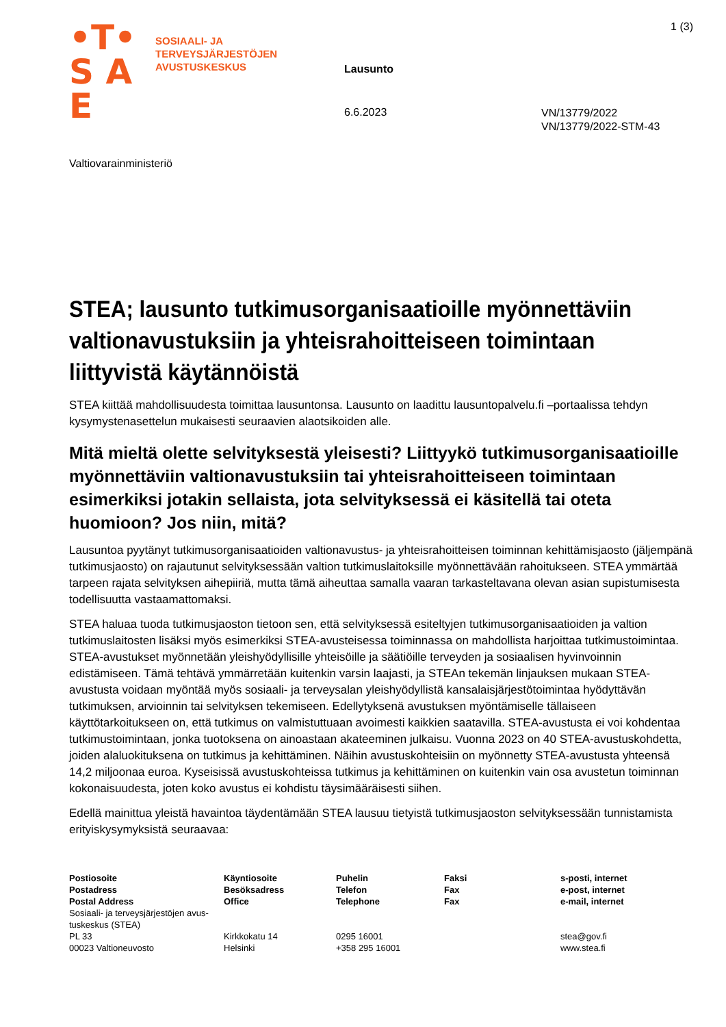•T•
S A E
SOSIAALI- JA
TERVEYSJÄRJESTÖJEN
AVUSTUSKESKUS
1 (3)
Lausunto
6.6.2023
VN/13779/2022
VN/13779/2022-STM-43
Valtiovarainministeriö
STEA; lausunto tutkimusorganisaatioille myönnettä­viin valtionavustuksiin ja yhteisrahoitteiseen toimin­taan liittyvistä käytännöistä
STEA kiittää mahdollisuudesta toimittaa lausuntonsa. Lausunto on laadittu lausuntopalvelu.fi –portaalissa tehdyn kysymystenasettelun mukaisesti seuraavien alaotsikoiden alle.
Mitä mieltä olette selvityksestä yleisesti? Liittyykö tutkimusorganisaatioille myönnettäviin valtionavustuksiin tai yhteisrahoitteiseen toimintaan esimerkiksi jotakin sellaista, jota selvityksessä ei käsitellä tai oteta huomioon? Jos niin, mitä?
Lausuntoa pyytänyt tutkimusorganisaatioiden valtionavustus- ja yhteisrahoitteisen toiminnan kehittämisjaosto (jäljempänä tutkimusjaosto) on rajautunut selvityksessään valtion tutkimuslaitoksille myönnettävään rahoitukseen. STEA ymmärtää tarpeen rajata selvityksen aihepiiriä, mutta tämä aiheuttaa samalla vaaran tarkasteltavana olevan asian supistumisesta todellisuutta vastaamattomaksi.
STEA haluaa tuoda tutkimusjaoston tietoon sen, että selvityksessä esiteltyjen tutkimusorganisaatioiden ja valtion tutkimuslaitosten lisäksi myös esimerkiksi STEA-avusteisessa toiminnassa on mahdollista harjoittaa tutkimustoimintaa. STEA-avustukset myönnetään yleishyödyllisille yhteisöille ja säätiöille terveyden ja sosiaalisen hyvinvoinnin edistämiseen. Tämä tehtävä ymmärretään kuitenkin varsin laajasti, ja STEAn tekemän linjauksen mukaan STEA-avustusta voidaan myöntää myös sosiaali- ja terveysalan yleishyödyllistä kansalaisjärjestötoimintaa hyödyttävän tutkimuksen, arvioinnin tai selvityksen tekemiseen. Edellytyksenä avustuksen myöntämiselle tällaiseen käyttötarkoitukseen on, että tutkimus on valmistuttuaan avoimesti kaikkien saatavilla. STEA-avustusta ei voi kohdentaa tutkimustoimintaan, jonka tuotoksena on ainoastaan akateeminen julkaisu. Vuonna 2023 on 40 STEA-avustuskohdetta, joiden alaluokituksena on tutkimus ja kehittäminen. Näihin avustuskohteisiin on myönnetty STEA-avustusta yhteensä 14,2 miljoonaa euroa. Kyseisissä avustuskohteissa tutkimus ja kehittäminen on kuitenkin vain osa avustetun toiminnan kokonaisuudesta, joten koko avustus ei kohdistu täysimääräisesti siihen.
Edellä mainittua yleistä havaintoa täydentämään STEA lausuu tietyistä tutkimusjaoston selvityksessään tunnistamista erityiskysymyksistä seuraavaa:
| Postiosoite Postadress Postal Address | Käyntiosoite Besöksadress Office | Puhelin Telefon Telephone | Faksi Fax Fax | s-posti, internet e-post, internet e-mail, internet |
| --- | --- | --- | --- | --- |
| Sosiaali- ja terveysjärjestöjen avus­tuskeskus (STEA) PL 33 00023 Valtioneuvosto | Kirkkokatu 14 Helsinki | 0295 16001 +358 295 16001 | | stea@gov.fi www.stea.fi |